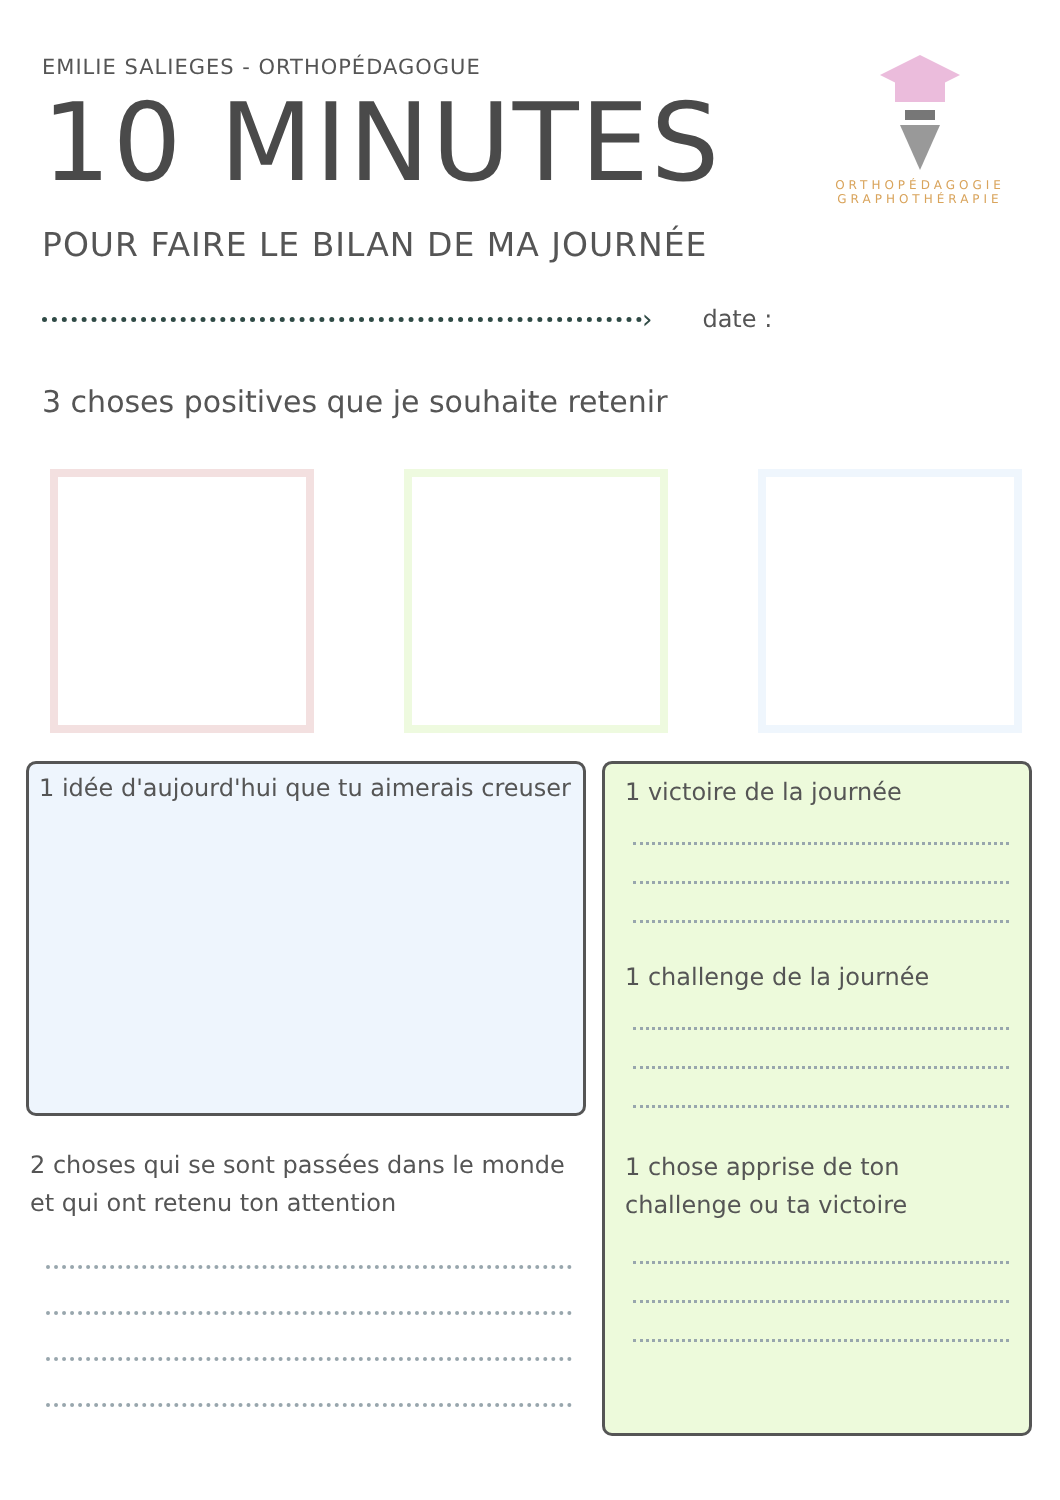EMILIE SALIEGES - ORTHOPÉDAGOGUE
10 MINUTES
POUR FAIRE LE BILAN DE MA JOURNÉE
ORTHOPÉDAGOGIE
GRAPHOTHÉRAPIE
› date :
3 choses positives que je souhaite retenir
1 idée d'aujourd'hui que tu aimerais creuser
2 choses qui se sont passées dans le monde et qui ont retenu ton attention
1 victoire de la journée
1 challenge de la journée
1 chose apprise de ton challenge ou ta victoire